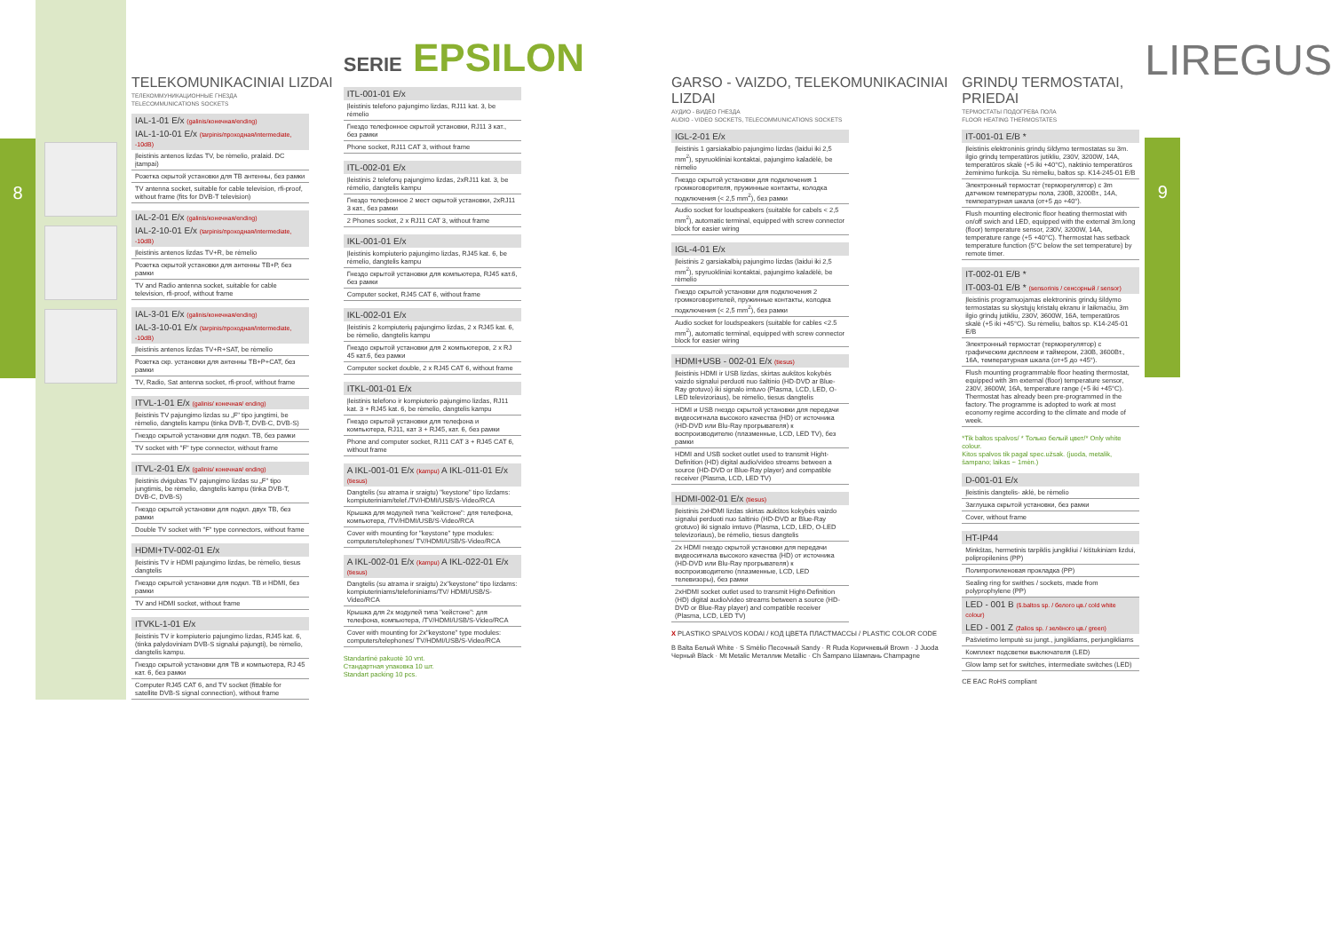8
TELEKOMUNIKACINIAI LIZDAI
ТЕЛЕКОММУНИКАЦИОННЫЕ ГНЕЗДА
TELECOMMUNICATIONS SOCKETS
| IAL-1-01 E/x (galinis/конечная/ending) |
| --- |
| IAL-1-10-01 E/x (tarpinis/проходная/intermediate, -10dB) |
| Įleistinis antenos lizdas TV, be rėmelio, pralaid. DC įtampai) |
| Розетка скрытой установки для ТВ антенны, без рамки |
| TV antenna socket, suitable for cable television, rfi-proof, without frame (fits for DVB-T television) |
| IAL-2-01 E/x (galinis/конечная/ending) |
| --- |
| IAL-2-10-01 E/x (tarpinis/проходная/intermediate, -10dB) |
| Įleistinis antenos lizdas TV+R, be rėmelio |
| Розетка скрытой установки для антенны ТВ+Р, без рамки |
| TV and Radio antenna socket, suitable for cable television, rfi-proof, without frame |
| IAL-3-01 E/x (galinis/конечная/ending) |
| --- |
| IAL-3-10-01 E/x (tarpinis/проходная/intermediate, -10dB) |
| Įleistinis antenos lizdas TV+R+SAT, be rėmelio |
| Розетка скр. установки для антенны ТВ+Р+САТ, без рамки |
| TV, Radio, Sat antenna socket, rfi-proof, without frame |
| ITVL-1-01 E/x (galinis/ конечная/ ending) |
| --- |
| Įleistinis TV pajungimo lizdas su „F" tipo jungtimi, be rėmelio, dangtelis kampu (tinka DVB-T, DVB-C, DVB-S) |
| Гнездо скрытой установки для подкл. ТВ, без рамки |
| TV socket with "F" type connector, without frame |
| ITVL-2-01 E/x (galinis/ конечная/ ending) |
| --- |
| Įleistinis dvigubas TV pajungimo lizdas su „F" tipo jungtimis, be rėmelio, dangtelis kampu (tinka DVB-T, DVB-C, DVB-S) |
| Гнездо скрытой установки для подкл. двух ТВ, без рамки |
| Double TV socket with "F" type connectors, without frame |
| HDMI+TV-002-01 E/x |
| --- |
| Įleistinis TV ir HDMI pajungimo lizdas, be rėmelio, tiesus dangtelis |
| Гнездо скрытой установки для подкл. ТВ и HDMI, без рамки |
| TV and HDMI socket, without frame |
| ITVKL-1-01 E/x |
| --- |
| Įleistinis TV ir kompiuterio pajungimo lizdas, RJ45 kat. 6, (tinka palydoviniam DVB-S signalui pajungti), be rėmelio, dangtelis kampu. |
| Гнездо скрытой установки для ТВ и компьютера, RJ 45 кат. 6, без рамки |
| Computer RJ45 CAT 6, and TV socket (fittable for satellite DVB-S signal connection), without frame |
SERIE EPSILON
| ITL-001-01 E/x |
| --- |
| Įleistinis telefono pajungimo lizdas, RJ11 kat. 3, be rėmelio |
| Гнездо телефонное скрытой установки, RJ11 3 кат., без рамки |
| Phone socket, RJ11 CAT 3, without frame |
| ITL-002-01 E/x |
| --- |
| Įleistinis 2 telefonų pajungimo lizdas, 2xRJ11 kat. 3, be rėmelio, dangtelis kampu |
| Гнездо телефонное 2 мест скрытой установки, 2xRJ11 3 кат., без рамки |
| 2 Phones socket, 2 x RJ11 CAT 3, without frame |
| IKL-001-01 E/x |
| --- |
| Įleistinis kompiuterio pajungimo lizdas, RJ45 kat. 6, be rėmelio, dangtelis kampu |
| Гнездо скрытой установки для компьютера, RJ45 кат.6, без рамки |
| Computer socket, RJ45 CAT 6, without frame |
| IKL-002-01 E/x |
| --- |
| Įleistinis 2 kompiuterių pajungimo lizdas, 2 x RJ45 kat. 6, be rėmelio, dangtelis kampu |
| Гнездо скрытой установки для 2 компьютеров, 2 x RJ 45 кат.6, без рамки |
| Computer socket double, 2 x RJ45 CAT 6, without frame |
| ITKL-001-01 E/x |
| --- |
| Įleistinis telefono ir kompiuterio pajungimo lizdas, RJ11 kat. 3 + RJ45 kat. 6, be rėmelio, dangtelis kampu |
| Гнездо скрытой установки для телефона и компьютера, RJ11, кат 3 + RJ45, кат. 6, без рамки |
| Phone and computer socket, RJ11 CAT 3 + RJ45 CAT 6, without frame |
| A IKL-001-01 E/x (kampu) A IKL-011-01 E/x (tiesus) |
| --- |
| Dangtelis (su atrama ir sraigtu) "keystone" tipo lizdams: kompiuteriniam/telef./TV/HDMI/USB/S-Video/RCA |
| Крышка для модулей типа "кейстоне": для телефона, компьютера, /TV/HDMI/USB/S-Video/RCA |
| Cover with mounting for "keystone" type modules: computers/telephones/ TV/HDMI/USB/S-Video/RCA |
| A IKL-002-01 E/x (kampu) A IKL-022-01 E/x (tiesus) |
| --- |
| Dangtelis (su atrama ir sraigtu) 2x"keystone" tipo lizdams: kompiuteriniams/telefoniniams/TV/ HDMI/USB/S-Video/RCA |
| Крышка для 2x модулей типа "кейстоне": для телефона, компьютера, /TV/HDMI/USB/S-Video/RCA |
| Cover with mounting for 2x"keystone" type modules: computers/telephones/ TV/HDMI/USB/S-Video/RCA |
Standartinė pakuotė 10 vnt.
Стандартная упаковка 10 шт.
Standart packing 10 pcs.
GARSO - VAIZDO, TELEKOMUNIKACINIAI LIZDAI
АУДИО - ВИДЕО ГНЕЗДА
AUDIO - VIDEO SOCKETS, TELECOMMUNICATIONS SOCKETS
| IGL-2-01 E/x |
| --- |
| Įleistinis 1 garsiakalbio pajungimo lizdas (laidui iki 2,5 mm<sup>2</sup>), spyruokliniai kontaktai, pajungimo kaladėlė, be rėmelio |
| Гнездо скрытой установки для подключения 1 громкоговорителя, пружинные контакты, колодка подключения (< 2,5 mm<sup>2</sup>), без рамки |
| Audio socket for loudspeakers (suitable for cabels < 2,5 mm<sup>2</sup>), automatic terminal, equipped with screw connector block for easier wiring |
| IGL-4-01 E/x |
| --- |
| Įleistinis 2 garsiakalbių pajungimo lizdas (laidui iki 2,5 mm<sup>2</sup>), spyruokliniai kontaktai, pajungimo kaladėlė, be rėmelio |
| Гнездо скрытой установки для подключения 2 громкоговорителей, пружинные контакты, колодка подключения (< 2,5 mm<sup>2</sup>), без рамки |
| Audio socket for loudspeakers (suitable for cables <2.5 mm<sup>2</sup>), automatic terminal, equipped with screw connector block for easier wiring |
| HDMI+USB - 002-01 E/x (tiesus) |
| --- |
| Įleistinis HDMI ir USB lizdas, skirtas aukštos kokybės vaizdo signalui perduoti nuo šaltinio (HD-DVD ar Blue-Ray grotuvo) iki signalo imtuvo (Plasma, LCD, LED, O-LED televizoriaus), be rėmelio, tiesus dangtelis |
| HDMI и USB гнездо скрытой установки для передачи видеосигнала высокого качества (HD) от источника (HD-DVD или Blu-Ray прогрывателя) к воспроизводителю (плазменные, LCD, LED TV), без рамки |
| HDMI and USB socket outlet used to transmit Hight-Definition (HD) digital audio/video streams between a source (HD-DVD or Blue-Ray player) and compatible receiver (Plasma, LCD, LED TV) |
| HDMI-002-01 E/x (tiesus) |
| --- |
| Įleistinis 2xHDMI lizdas skirtas aukštos kokybės vaizdo signalui perduoti nuo šaltinio (HD-DVD ar Blue-Ray grotuvo) iki signalo imtuvo (Plasma, LCD, LED, O-LED televizoriaus), be rėmelio, tiesus dangtelis |
| 2x HDMI гнездо скрытой установки для передачи видеосигнала высокого качества (HD) от источника (HD-DVD или Blu-Ray прогрывателя) к воспроизводителю (плазменные, LCD, LED телевизоры), без рамки |
| 2xHDMI socket outlet used to transmit Hight-Definition (HD) digital audio/video streams between a source (HD-DVD or Blue-Ray player) and compatible receiver (Plasma, LCD, LED TV) |
X PLASTIKO SPALVOS KODAI / КОД ЦВЕТА ПЛАСТМАССЫ / PLASTIC COLOR CODE
B Balta Белый White · S Smėlio Песочный Sandy · R Ruda Коричневый Brown · J Juoda Черный Black · Mt Metalic Металлик Metallic · Ch Šampano Шампань Champagne
GRINDŲ TERMOSTATAI, PRIEDAI
ТЕРМОСТАТЫ ПОДОГРЕВА ПОЛА
FLOOR HEATING THERMOSTATES
| IT-001-01 E/B * |
| --- |
| Įleistinis elektroninis grindų šildymo termostatas su 3m. ilgio grindų temperatūros jutikliu, 230V, 3200W, 14A, temperatūros skalė (+5 iki +40°C), naktinio temperatūros žeminimo funkcija. Su rėmeliu, baltos sp. K14-245-01 E/B |
| Электронный термостат (терморегулятор) с 3m датчиком температуры пола, 230В, 3200Вт., 14A, температурная шкала (от+5 до +40°). |
| Flush mounting electronic floor heating thermostat with on/off swich and LED, equipped with the external 3m.long (floor) temperature sensor, 230V, 3200W, 14A, temperature range (+5 +40°C). Thermostat has setback temperature function (5°C below the set temperature) by remote timer. |
| IT-002-01 E/B * |
| --- |
| IT-003-01 E/B * (sensorinis / сенсорный / sensor) |
| Įleistinis programuojamas elektroninis grindų šildymo termostatas su skystųjų kristalų ekranu ir laikmačiu, 3m ilgio grindų jutikliu, 230V, 3600W, 16A, temperatūros skalė (+5 iki +45°C). Su rėmeliu, baltos sp. K14-245-01 E/B |
| Электронный термостат (терморегулятор) с графическим дисплеем и таймером, 230В, 3600Вт., 16A, температурная шкала (от+5 до +45°). |
| Flush mounting programmable floor heating thermostat, equipped with 3m external (floor) temperature sensor, 230V, 3600W, 16A, temperature range (+5 iki +45°C). Thermostat has already been pre-programmed in the factory. The programme is adopted to work at most economy regime according to the climate and mode of week. |
*Tik baltos spalvos/ * Только белый цвет/* Only white colour.
Kitos spalvos tik pagal spec.užsak. (juoda, metalik, šampano; laikas ~ 1mėn.)
| D-001-01 E/x |
| --- |
| Įleistinis dangtelis- aklė, be rėmelio |
| Заглушка скрытой установки, без рамки |
| Cover, without frame |
| HT-IP44 |
| --- |
| Minkštas, hermetinis tarpiklis jungikliui / kištukiniam lizdui, polipropilenins (PP) |
| Полипропиленовая прокладка (PP) |
| Sealing ring for swithes / sockets, made from polyprophylene (PP) |
| LED - 001 B (š.baltos sp. / белого цв./ cold white colour) |
| LED - 001 Z (žalios sp. / зелёного цв./ green) |
| Pašvietimo lemputė su jungt., jungikliams, perjungikliams |
| Комплект подсветки выключателя (LED) |
| Glow lamp set for switches, intermediate switches (LED) |
CE EAC RoHS compliant
LIREGUS
9